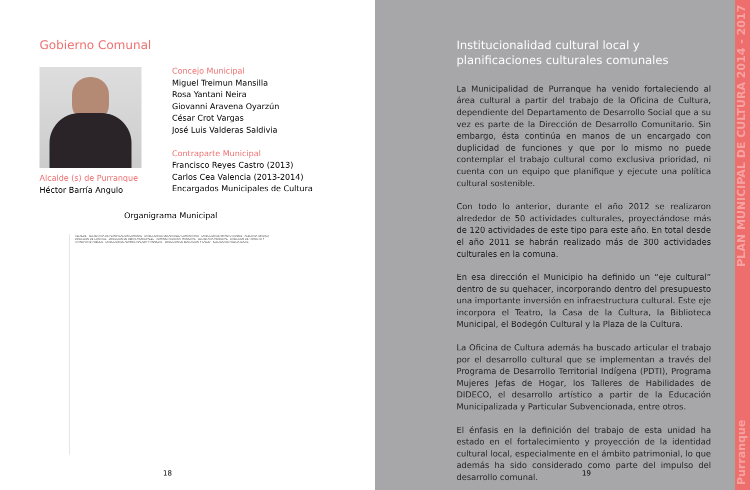Gobierno Comunal
Alcalde (s) de Purranque
Héctor Barría Angulo
Concejo Municipal
Miguel Treimun Mansilla
Rosa Yantani Neira
Giovanni Aravena Oyarzún
César Crot Vargas
José Luis Valderas Saldivia
Contraparte Municipal
Francisco Reyes Castro (2013)
Carlos Cea Valencia (2013-2014)
Encargados Municipales de Cultura
Organigrama Municipal
ALCALDE · SECRETARIA DE PLANIFICACION COMUNAL · DIRECCION DE DESARROLLO COMUNITARIO · DIRECCION DE INFANTO JUVENIL · ASESORIA JURIDICA · DIRECCION DE CONTROL · DIRECCION DE OBRAS MUNICIPALES · ADMINISTRADOR(A) MUNICIPAL · SECRETARIA MUNICIPAL · DIRECCION DE TRANSITO Y TRANSPORTE PUBLICO · DIRECCION DE ADMINISTRACION Y FINANZAS · DIRECCION DE EDUCACION Y SALUD · JUZGADO DE POLICIA LOCAL
18
Institucionalidad cultural local y
planificaciones culturales comunales
La Municipalidad de Purranque ha venido fortaleciendo al área cultural a partir del trabajo de la Oficina de Cultura, dependiente del Departamento de Desarrollo Social que a su vez es parte de la Dirección de Desarrollo Comunitario. Sin embargo, ésta continúa en manos de un encargado con duplicidad de funciones y que por lo mismo no puede contemplar el trabajo cultural como exclusiva prioridad, ni cuenta con un equipo que planifique y ejecute una política cultural sostenible.
Con todo lo anterior, durante el año 2012 se realizaron alrededor de 50 actividades culturales, proyectándose más de 120 actividades de este tipo para este año. En total desde el año 2011 se habrán realizado más de 300 actividades culturales en la comuna.
En esa dirección el Municipio ha definido un “eje cultural” dentro de su quehacer, incorporando dentro del presupuesto una importante inversión en infraestructura cultural. Este eje incorpora el Teatro, la Casa de la Cultura, la Biblioteca Municipal, el Bodegón Cultural y la Plaza de la Cultura.
La Oficina de Cultura además ha buscado articular el trabajo por el desarrollo cultural que se implementan a través del Programa de Desarrollo Territorial Indígena (PDTI), Programa Mujeres Jefas de Hogar, los Talleres de Habilidades de DIDECO, el desarrollo artístico a partir de la Educación Municipalizada y Particular Subvencionada, entre otros.
El énfasis en la definición del trabajo de esta unidad ha estado en el fortalecimiento y proyección de la identidad cultural local, especialmente en el ámbito patrimonial, lo que además ha sido considerado como parte del impulso del desarrollo comunal.
19
Purranque PLAN MUNICIPAL DE CULTURA 2014 - 2017